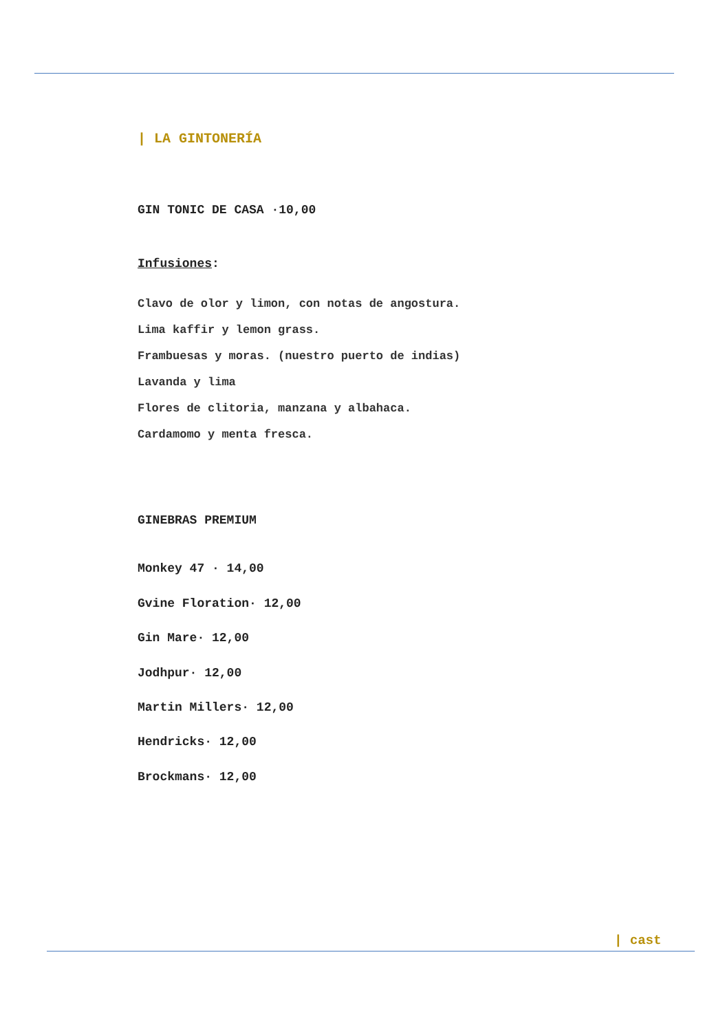| LA GINTONERÍA
GIN TONIC DE CASA ·10,00
Infusiones:
Clavo de olor y limon, con notas de angostura.
Lima kaffir y lemon grass.
Frambuesas y moras. (nuestro puerto de indias)
Lavanda y lima
Flores de clitoria, manzana y albahaca.
Cardamomo y menta fresca.
GINEBRAS PREMIUM
Monkey 47 · 14,00
Gvine Floration· 12,00
Gin Mare· 12,00
Jodhpur· 12,00
Martin Millers· 12,00
Hendricks· 12,00
Brockmans· 12,00
| cast